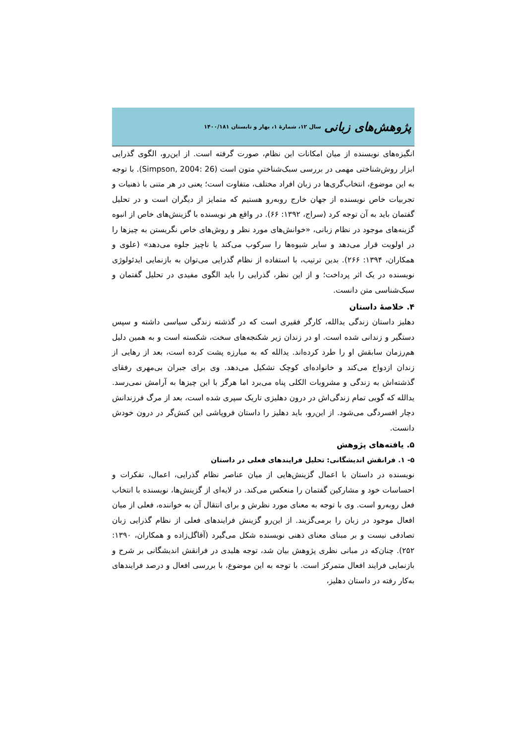پژوهش‌های زبانی سال ۱۲، شمارۀ ۱، بهار و تابستان ۱۴۰۰/۱۸۱
انگیزه‌های نویسنده از میان امکانات این نظام، صورت گرفته است. از این‌رو، الگوی گذرایی ابزار روش‌شناختی مهمی در بررسی سبک‌شناختیِ متون است (Simpson, 2004: 26). با توجه به این موضوع، انتخاب‌گری‌ها در زبان افراد مختلف، متفاوت است؛ یعنی در هر متنی با ذهنیات و تجربیات خاص نویسنده از جهان خارج روبه‌رو هستیم که متمایز از دیگران است و در تحلیل گفتمان باید به آن توجه کرد (سراج، ۱۳۹۲: ۶۶). در واقع هر نویسنده با گزینش‌های خاص از انبوه گزینه‌های موجود در نظام زبانی، «خوانش‌های مورد نظر و روش‌های خاص نگریستن به چیزها را در اولویت قرار می‌دهد و سایر شیوه‌ها را سرکوب می‌کند یا ناچیز جلوه می‌دهد» (علوی و همکاران، ۱۳۹۴: ۲۶۶). بدین ترتیب، با استفاده از نظام گذرایی می‌توان به بازنمایی ایدئولوژی نویسنده در یک اثر پرداخت؛ و از این نظر، گذرایی را باید الگوی مفیدی در تحلیل گفتمان و سبک‌شناسی متن دانست.
۴. خلاصۀ داستان
دهلیز داستان زندگی یدالله، کارگر فقیری است که در گذشته زندگی سیاسی داشته و سپس دستگیر و زندانی شده است. او در زندان زیر شکنجه‌های سخت، شکسته است و به همین دلیل هم‌رزمان سابقش او را طرد کرده‌اند. یدالله که به مبارزه پشت کرده است، بعد از رهایی از زندان ازدواج می‌کند و خانواده‌ای کوچک تشکیل می‌دهد. وی برای جبران بی‌مهری رفقای گذشته‌اش به زندگی و مشروبات الکلی پناه می‌برد اما هرگز با این چیزها به آرامش نمی‌رسد. یدالله که گویی تمام زندگی‌اش در درون دهلیزی تاریک سپری شده است، بعد از مرگ فرزندانش دچار افسردگی می‌شود. از این‌رو، باید دهلیز را داستان فروپاشی این کنش‌گر در درون خودش دانست.
۵. یافته‌های پژوهش
۵- ۱. فرانقش اندیشگانی: تحلیل فرایندهای فعلی در داستان
نویسنده در داستان با اعمال گزینش‌هایی از میان عناصر نظام گذرایی، اعمال، تفکرات و احساسات خود و مشارکین گفتمان را منعکس می‌کند. در لایه‌ای از گزینش‌ها، نویسنده با انتخاب فعل روبه‌رو است. وی با توجه به معنای مورد نظرش و برای انتقال آن به خواننده، فعلی از میان افعال موجود در زبان را برمی‌گزیند. از این‌رو گزینش فرایندهای فعلی از نظام گذرایی زبان تصادفی نیست و بر مبنای معنای ذهنی نویسنده شکل می‌گیرد (آقاگل‌زاده و همکاران، ۱۳۹۰: ۲۵۲). چنان‌که در مبانی نظری پژوهش بیان شد، توجه هلیدی در فرانقش اندیشگانی بر شرح و بازنمایی فرایند افعال متمرکز است. با توجه به این موضوع، با بررسی افعال و درصد فرایندهای به‌کار رفته در داستان دهلیز،